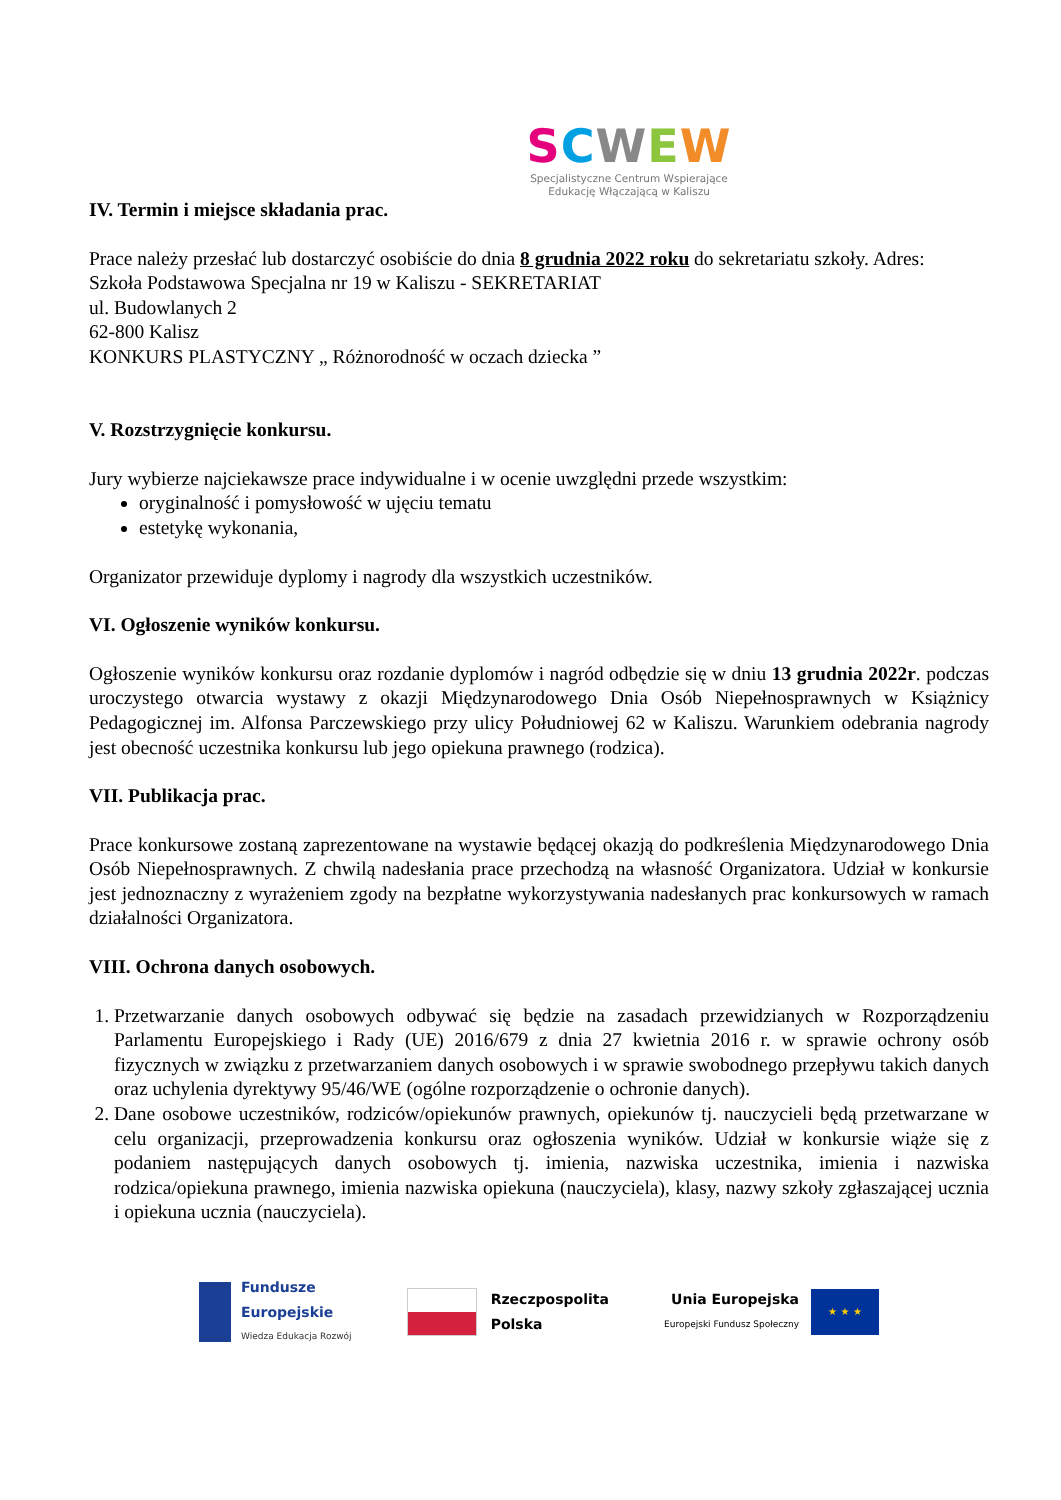SCWEW
Specjalistyczne Centrum Wspierające
Edukację Włączającą w Kaliszu
IV. Termin i miejsce składania prac.
Prace należy przesłać lub dostarczyć osobiście do dnia 8 grudnia 2022 roku do sekretariatu szkoły. Adres:
Szkoła Podstawowa Specjalna nr 19 w Kaliszu - SEKRETARIAT
ul. Budowlanych 2
62-800 Kalisz
KONKURS PLASTYCZNY „ Różnorodność w oczach dziecka ”
V. Rozstrzygnięcie konkursu.
Jury wybierze najciekawsze prace indywidualne i w ocenie uwzględni przede wszystkim:
oryginalność i pomysłowość w ujęciu tematu
estetykę wykonania,
Organizator przewiduje dyplomy i nagrody dla wszystkich uczestników.
VI. Ogłoszenie wyników konkursu.
Ogłoszenie wyników konkursu oraz rozdanie dyplomów i nagród odbędzie się w dniu 13 grudnia 2022r. podczas uroczystego otwarcia wystawy z okazji Międzynarodowego Dnia Osób Niepełnosprawnych w Książnicy Pedagogicznej im. Alfonsa Parczewskiego przy ulicy Południowej 62 w Kaliszu. Warunkiem odebrania nagrody jest obecność uczestnika konkursu lub jego opiekuna prawnego (rodzica).
VII. Publikacja prac.
Prace konkursowe zostaną zaprezentowane na wystawie będącej okazją do podkreślenia Międzynarodowego Dnia Osób Niepełnosprawnych. Z chwilą nadesłania prace przechodzą na własność Organizatora. Udział w konkursie jest jednoznaczny z wyrażeniem zgody na bezpłatne wykorzystywania nadesłanych prac konkursowych w ramach działalności Organizatora.
VIII. Ochrona danych osobowych.
1. Przetwarzanie danych osobowych odbywać się będzie na zasadach przewidzianych w Rozporządzeniu Parlamentu Europejskiego i Rady (UE) 2016/679 z dnia 27 kwietnia 2016 r. w sprawie ochrony osób fizycznych w związku z przetwarzaniem danych osobowych i w sprawie swobodnego przepływu takich danych oraz uchylenia dyrektywy 95/46/WE (ogólne rozporządzenie o ochronie danych).
2. Dane osobowe uczestników, rodziców/opiekunów prawnych, opiekunów tj. nauczycieli będą przetwarzane w celu organizacji, przeprowadzenia konkursu oraz ogłoszenia wyników. Udział w konkursie wiąże się z podaniem następujących danych osobowych tj. imienia, nazwiska uczestnika, imienia i nazwiska rodzica/opiekuna prawnego, imienia nazwiska opiekuna (nauczyciela), klasy, nazwy szkoły zgłaszającej ucznia i opiekuna ucznia (nauczyciela).
Fundusze
Europejskie
Wiedza Edukacja Rozwój
Rzeczpospolita
Polska
Unia Europejska
Europejski Fundusz Społeczny
★ ★ ★